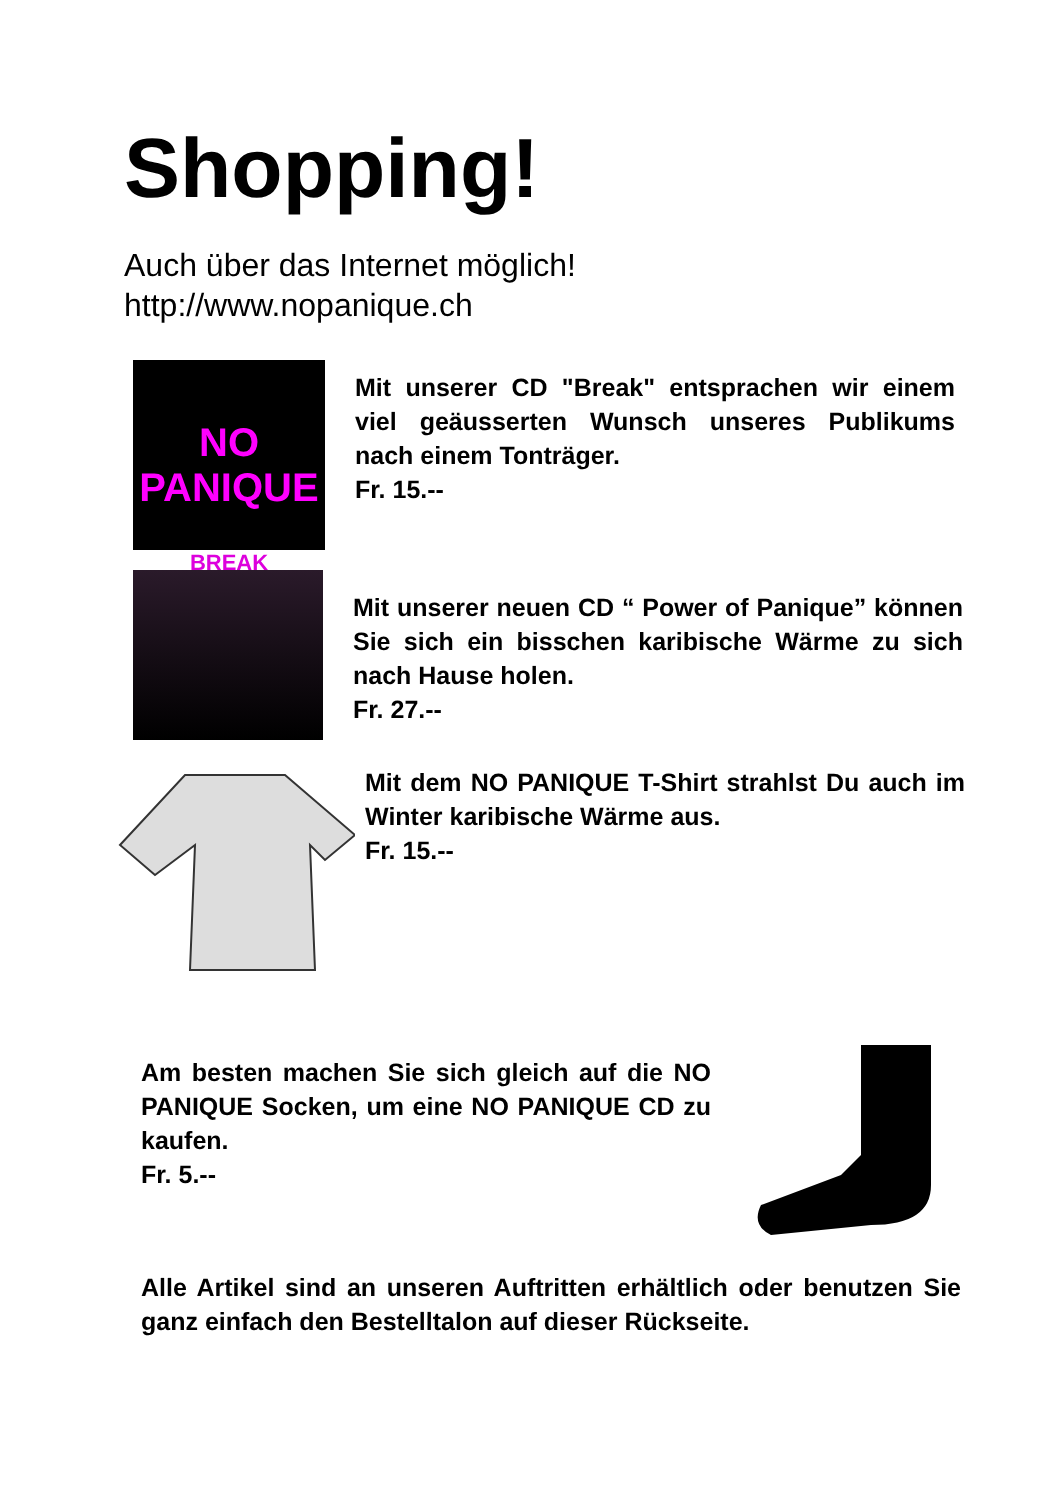Shopping!
Auch über das Internet möglich!
http://www.nopanique.ch
NO PANIQUE
BREAK
Mit unserer CD "Break" entsprachen wir einem viel geäusserten Wunsch unseres Publikums nach einem Tonträger.
Fr. 15.--
Mit unserer neuen CD “ Power of Panique” können Sie sich ein bisschen karibische Wärme zu sich nach Hause holen.
Fr. 27.--
Mit dem NO PANIQUE T-Shirt strahlst Du auch im Winter karibische Wärme aus.
Fr. 15.--
Am besten machen Sie sich gleich auf die NO PANIQUE Socken, um eine NO PANIQUE CD zu kaufen.
Fr. 5.--
Alle Artikel sind an unseren Auftritten erhältlich oder benutzen Sie ganz einfach den Bestelltalon auf dieser Rückseite.